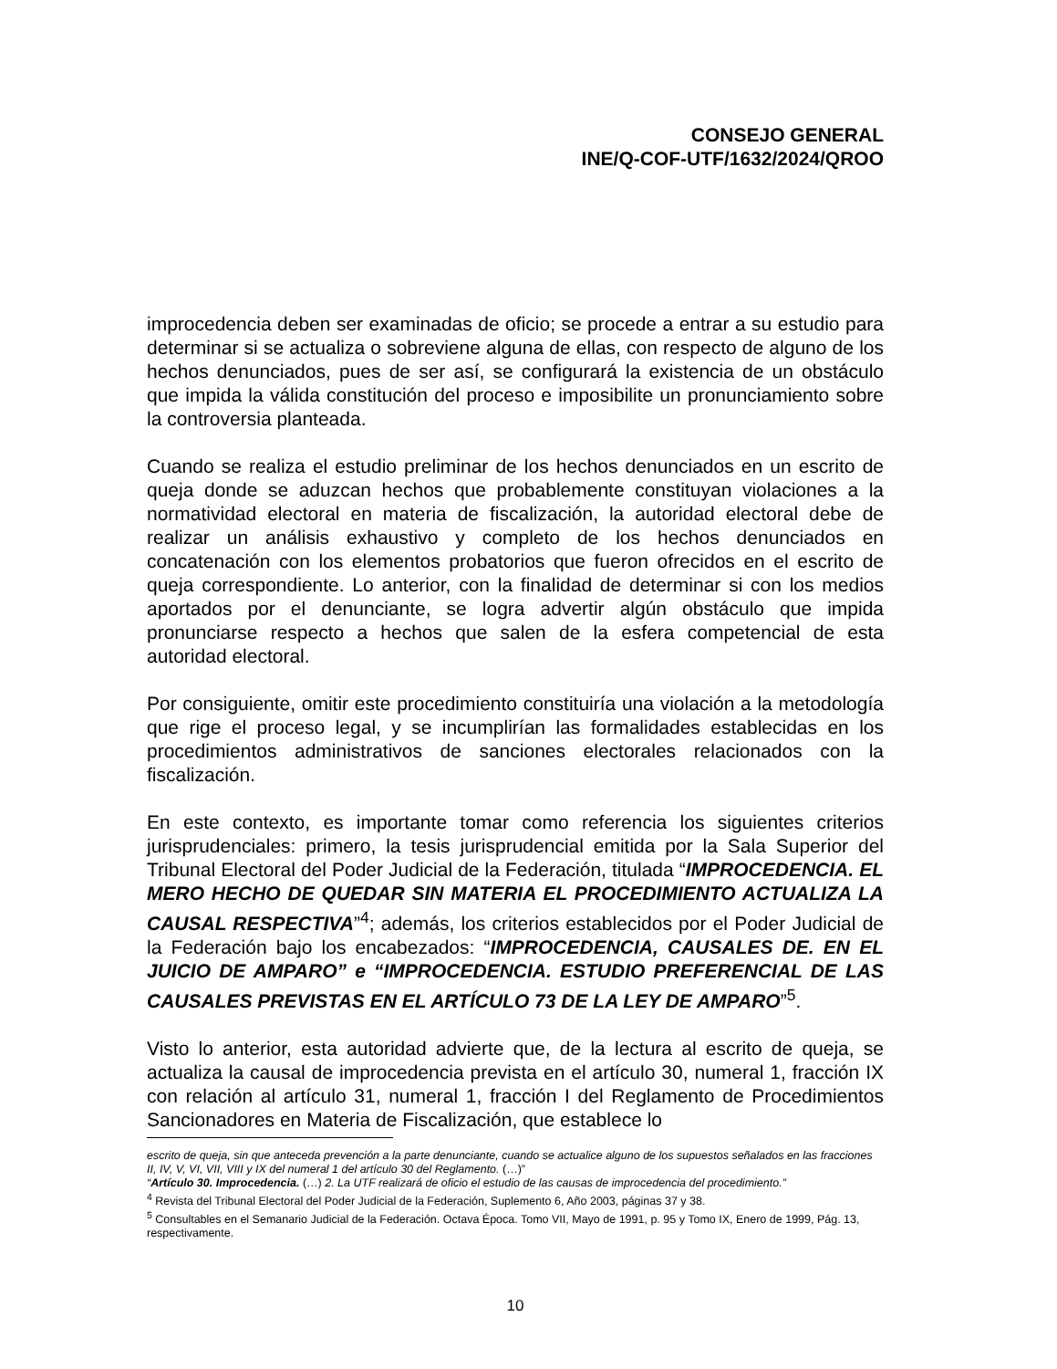CONSEJO GENERAL
INE/Q-COF-UTF/1632/2024/QROO
improcedencia deben ser examinadas de oficio; se procede a entrar a su estudio para determinar si se actualiza o sobreviene alguna de ellas, con respecto de alguno de los hechos denunciados, pues de ser así, se configurará la existencia de un obstáculo que impida la válida constitución del proceso e imposibilite un pronunciamiento sobre la controversia planteada.
Cuando se realiza el estudio preliminar de los hechos denunciados en un escrito de queja donde se aduzcan hechos que probablemente constituyan violaciones a la normatividad electoral en materia de fiscalización, la autoridad electoral debe de realizar un análisis exhaustivo y completo de los hechos denunciados en concatenación con los elementos probatorios que fueron ofrecidos en el escrito de queja correspondiente. Lo anterior, con la finalidad de determinar si con los medios aportados por el denunciante, se logra advertir algún obstáculo que impida pronunciarse respecto a hechos que salen de la esfera competencial de esta autoridad electoral.
Por consiguiente, omitir este procedimiento constituiría una violación a la metodología que rige el proceso legal, y se incumplirían las formalidades establecidas en los procedimientos administrativos de sanciones electorales relacionados con la fiscalización.
En este contexto, es importante tomar como referencia los siguientes criterios jurisprudenciales: primero, la tesis jurisprudencial emitida por la Sala Superior del Tribunal Electoral del Poder Judicial de la Federación, titulada “IMPROCEDENCIA. EL MERO HECHO DE QUEDAR SIN MATERIA EL PROCEDIMIENTO ACTUALIZA LA CAUSAL RESPECTIVA”<sup>4</sup>; además, los criterios establecidos por el Poder Judicial de la Federación bajo los encabezados: “IMPROCEDENCIA, CAUSALES DE. EN EL JUICIO DE AMPARO” e “IMPROCEDENCIA. ESTUDIO PREFERENCIAL DE LAS CAUSALES PREVISTAS EN EL ARTÍCULO 73 DE LA LEY DE AMPARO”<sup>5</sup>.
Visto lo anterior, esta autoridad advierte que, de la lectura al escrito de queja, se actualiza la causal de improcedencia prevista en el artículo 30, numeral 1, fracción IX con relación al artículo 31, numeral 1, fracción I del Reglamento de Procedimientos Sancionadores en Materia de Fiscalización, que establece lo
escrito de queja, sin que anteceda prevención a la parte denunciante, cuando se actualice alguno de los supuestos señalados en las fracciones II, IV, V, VI, VII, VIII y IX del numeral 1 del artículo 30 del Reglamento. (…)”
“Artículo 30. Improcedencia. (…) 2. La UTF realizará de oficio el estudio de las causas de improcedencia del procedimiento.”
<sup>4</sup> Revista del Tribunal Electoral del Poder Judicial de la Federación, Suplemento 6, Año 2003, páginas 37 y 38.
<sup>5</sup> Consultables en el Semanario Judicial de la Federación. Octava Época. Tomo VII, Mayo de 1991, p. 95 y Tomo IX, Enero de 1999, Pág. 13, respectivamente.
10